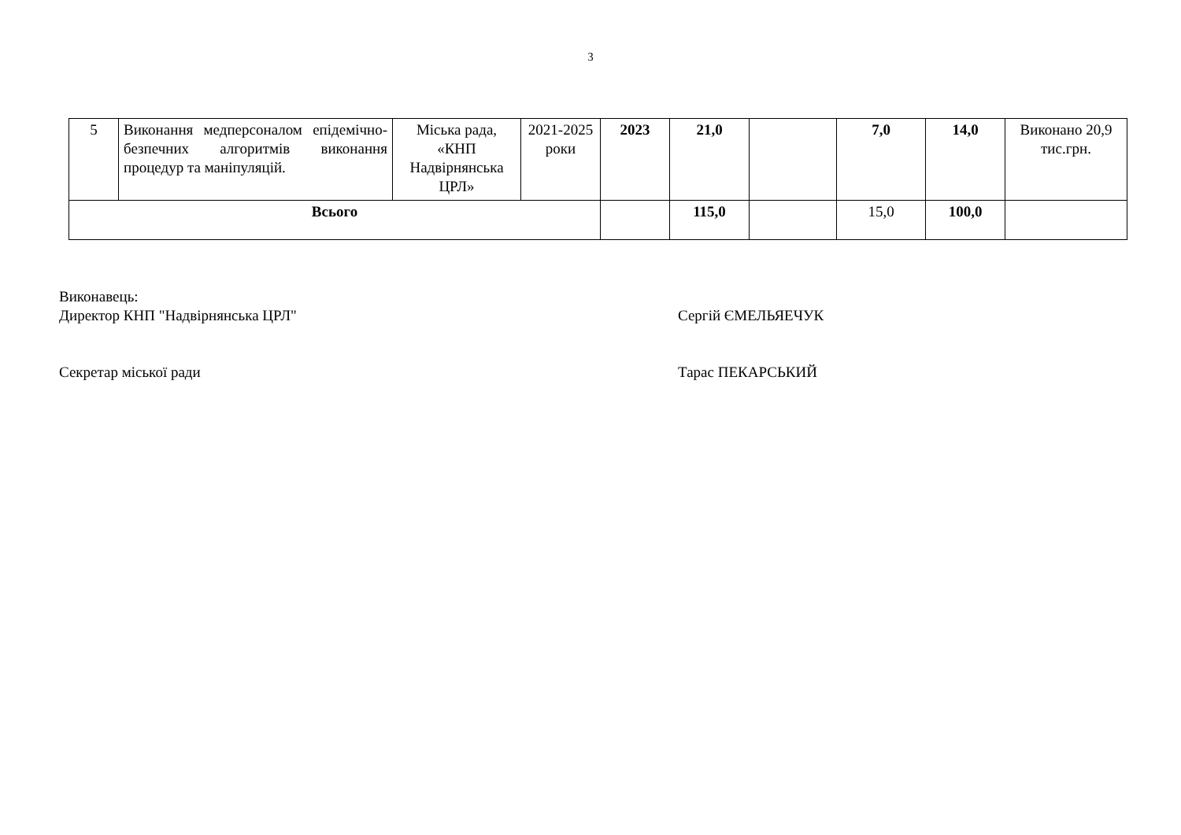3
| 5 | Виконання медперсоналом епідемічно-безпечних алгоритмів виконання процедур та маніпуляцій. | Міська рада, «КНП Надвірнянська ЦРЛ» | 2021-2025 роки | 2023 | 21,0 | | 7,0 | 14,0 | Виконано 20,9 тис.грн. |
| Всього | | | | | 115,0 | | 15,0 | 100,0 | |
Виконавець:
Директор КНП "Надвірнянська ЦРЛ" Сергій ЄМЕЛЬЯЕЧУК
Секретар міської ради Тарас ПЕКАРСЬКИЙ